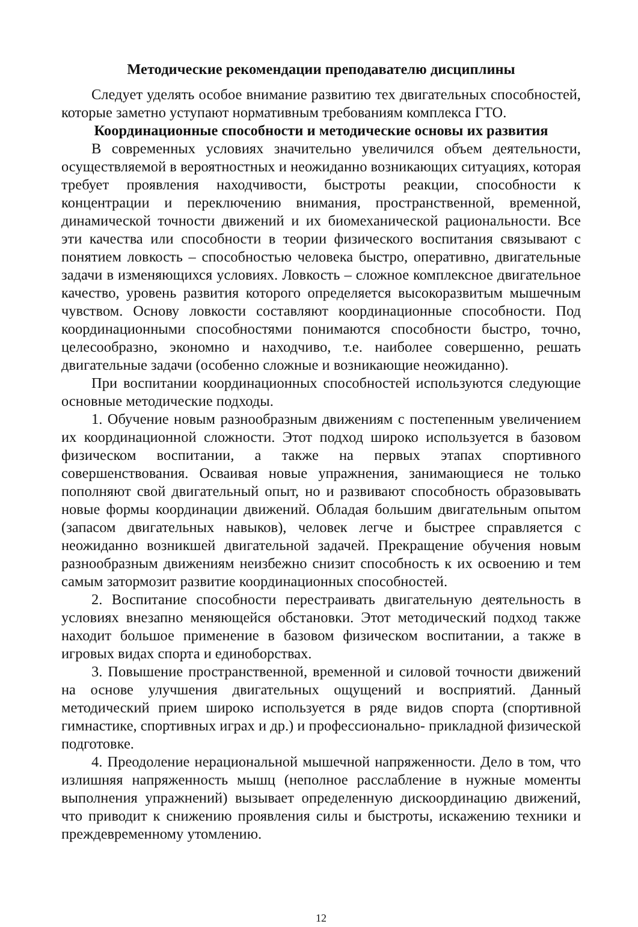Методические рекомендации преподавателю дисциплины
Следует уделять особое внимание развитию тех двигательных способностей, которые заметно уступают нормативным требованиям комплекса ГТО.
Координационные способности и методические основы их развития
В современных условиях значительно увеличился объем деятельности, осуществляемой в вероятностных и неожиданно возникающих ситуациях, которая требует проявления находчивости, быстроты реакции, способности к концентрации и переключению внимания, пространственной, временной, динамической точности движений и их биомеханической рациональности. Все эти качества или способности в теории физического воспитания связывают с понятием ловкость – способностью человека быстро, оперативно, двигательные задачи в изменяющихся условиях. Ловкость – сложное комплексное двигательное качество, уровень развития которого определяется высокоразвитым мышечным чувством. Основу ловкости составляют координационные способности. Под координационными способностями понимаются способности быстро, точно, целесообразно, экономно и находчиво, т.е. наиболее совершенно, решать двигательные задачи (особенно сложные и возникающие неожиданно).
При воспитании координационных способностей используются следующие основные методические подходы.
1. Обучение новым разнообразным движениям с постепенным увеличением их координационной сложности. Этот подход широко используется в базовом физическом воспитании, а также на первых этапах спортивного совершенствования. Осваивая новые упражнения, занимающиеся не только пополняют свой двигательный опыт, но и развивают способность образовывать новые формы координации движений. Обладая большим двигательным опытом (запасом двигательных навыков), человек легче и быстрее справляется с неожиданно возникшей двигательной задачей. Прекращение обучения новым разнообразным движениям неизбежно снизит способность к их освоению и тем самым затормозит развитие координационных способностей.
2. Воспитание способности перестраивать двигательную деятельность в условиях внезапно меняющейся обстановки. Этот методический подход также находит большое применение в базовом физическом воспитании, а также в игровых видах спорта и единоборствах.
3. Повышение пространственной, временной и силовой точности движений на основе улучшения двигательных ощущений и восприятий. Данный методический прием широко используется в ряде видов спорта (спортивной гимнастике, спортивных играх и др.) и профессионально- прикладной физической подготовке.
4. Преодоление нерациональной мышечной напряженности. Дело в том, что излишняя напряженность мышц (неполное расслабление в нужные моменты выполнения упражнений) вызывает определенную дискоординацию движений, что приводит к снижению проявления силы и быстроты, искажению техники и преждевременному утомлению.
12